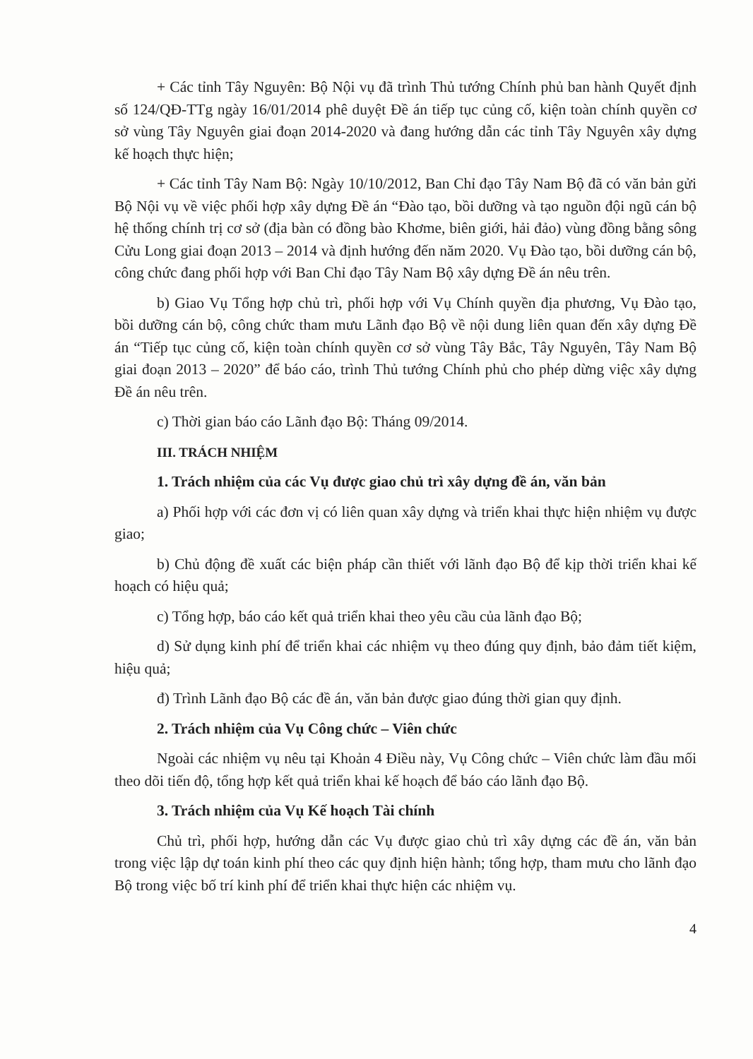+ Các tỉnh Tây Nguyên: Bộ Nội vụ đã trình Thủ tướng Chính phủ ban hành Quyết định số 124/QĐ-TTg ngày 16/01/2014 phê duyệt Đề án tiếp tục củng cố, kiện toàn chính quyền cơ sở vùng Tây Nguyên giai đoạn 2014-2020 và đang hướng dẫn các tỉnh Tây Nguyên xây dựng kế hoạch thực hiện;
+ Các tỉnh Tây Nam Bộ: Ngày 10/10/2012, Ban Chỉ đạo Tây Nam Bộ đã có văn bản gửi Bộ Nội vụ về việc phối hợp xây dựng Đề án “Đào tạo, bồi dưỡng và tạo nguồn đội ngũ cán bộ hệ thống chính trị cơ sở (địa bàn có đồng bào Khơme, biên giới, hải đảo) vùng đồng bằng sông Cửu Long giai đoạn 2013 – 2014 và định hướng đến năm 2020. Vụ Đào tạo, bồi dưỡng cán bộ, công chức đang phối hợp với Ban Chỉ đạo Tây Nam Bộ xây dựng Đề án nêu trên.
b) Giao Vụ Tổng hợp chủ trì, phối hợp với Vụ Chính quyền địa phương, Vụ Đào tạo, bồi dưỡng cán bộ, công chức tham mưu Lãnh đạo Bộ về nội dung liên quan đến xây dựng Đề án “Tiếp tục củng cố, kiện toàn chính quyền cơ sở vùng Tây Bắc, Tây Nguyên, Tây Nam Bộ giai đoạn 2013 – 2020” để báo cáo, trình Thủ tướng Chính phủ cho phép dừng việc xây dựng Đề án nêu trên.
c) Thời gian báo cáo Lãnh đạo Bộ: Tháng 09/2014.
III. TRÁCH NHIỆM
1. Trách nhiệm của các Vụ được giao chủ trì xây dựng đề án, văn bản
a) Phối hợp với các đơn vị có liên quan xây dựng và triển khai thực hiện nhiệm vụ được giao;
b) Chủ động đề xuất các biện pháp cần thiết với lãnh đạo Bộ để kịp thời triển khai kế hoạch có hiệu quả;
c) Tổng hợp, báo cáo kết quả triển khai theo yêu cầu của lãnh đạo Bộ;
d) Sử dụng kinh phí để triển khai các nhiệm vụ theo đúng quy định, bảo đảm tiết kiệm, hiệu quả;
đ) Trình Lãnh đạo Bộ các đề án, văn bản được giao đúng thời gian quy định.
2. Trách nhiệm của Vụ Công chức – Viên chức
Ngoài các nhiệm vụ nêu tại Khoản 4 Điều này, Vụ Công chức – Viên chức làm đầu mối theo dõi tiến độ, tổng hợp kết quả triển khai kế hoạch để báo cáo lãnh đạo Bộ.
3. Trách nhiệm của Vụ Kế hoạch Tài chính
Chủ trì, phối hợp, hướng dẫn các Vụ được giao chủ trì xây dựng các đề án, văn bản trong việc lập dự toán kinh phí theo các quy định hiện hành; tổng hợp, tham mưu cho lãnh đạo Bộ trong việc bố trí kinh phí để triển khai thực hiện các nhiệm vụ.
4